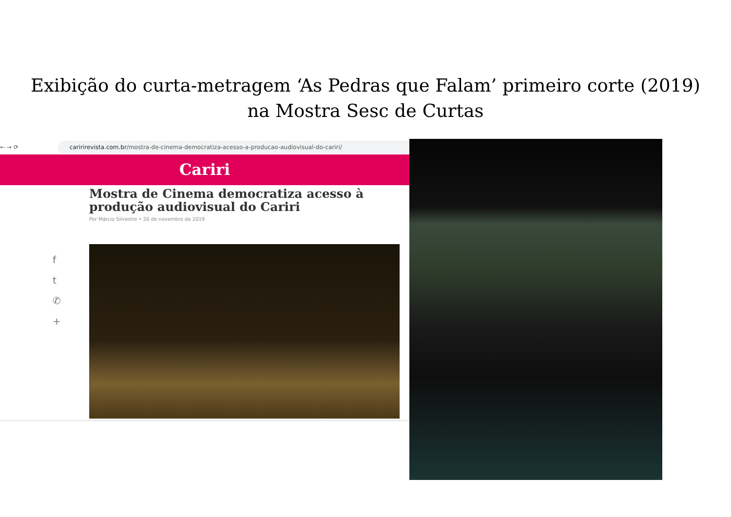Exibição do curta-metragem ‘As Pedras que Falam’ primeiro corte (2019)
na Mostra Sesc de Curtas
← → ⟳
caririrevista.com.br/mostra-de-cinema-democratiza-acesso-a-producao-audiovisual-do-cariri/
Cariri
Mostra de Cinema democratiza acesso à produção audiovisual do Cariri
Por Márcio Silvestre • 20 de novembro de 2019
f
t
✆
+